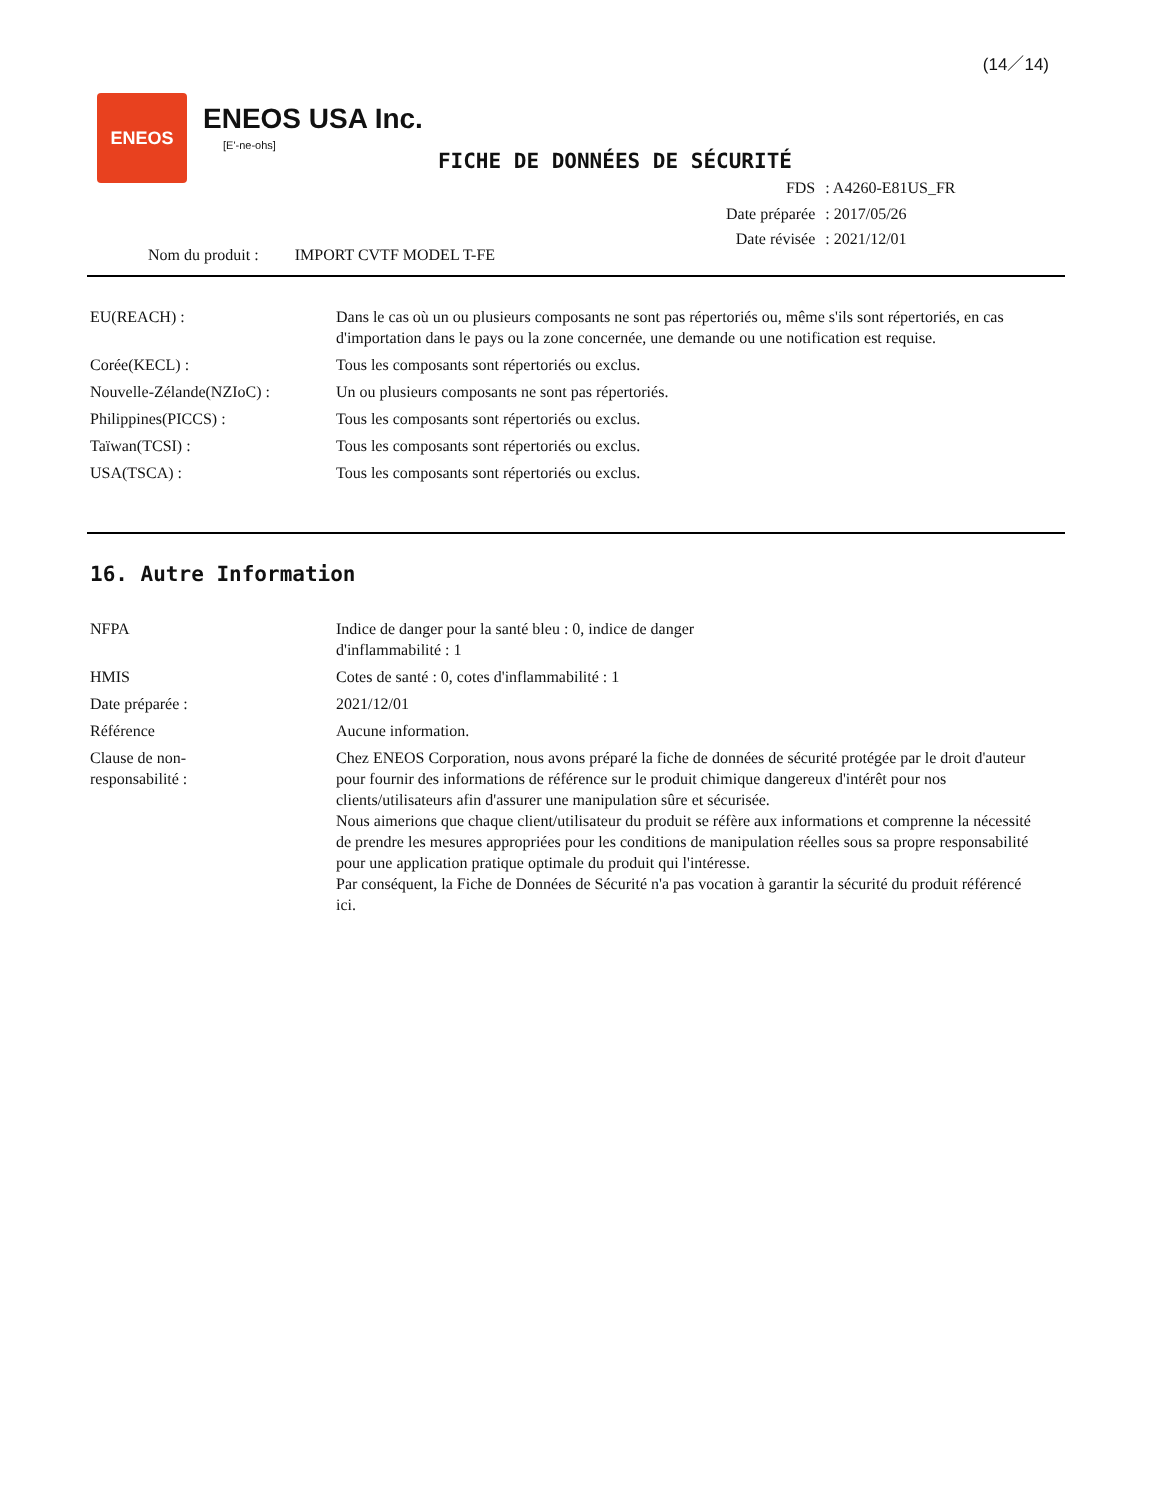(14／14)
ENEOS
ENEOS USA Inc.
[E'-ne-ohs]
FICHE DE DONNÉES DE SÉCURITÉ
| FDS | : A4260-E81US_FR |
| Date préparée | : 2017/05/26 |
| Date révisée | : 2021/12/01 |
Nom du produit : IMPORT CVTF MODEL T-FE
EU(REACH) : Dans le cas où un ou plusieurs composants ne sont pas répertoriés ou, même s'ils sont répertoriés, en cas d'importation dans le pays ou la zone concernée, une demande ou une notification est requise.
Corée(KECL) : Tous les composants sont répertoriés ou exclus.
Nouvelle-Zélande(NZIoC) : Un ou plusieurs composants ne sont pas répertoriés.
Philippines(PICCS) : Tous les composants sont répertoriés ou exclus.
Taïwan(TCSI) : Tous les composants sont répertoriés ou exclus.
USA(TSCA) : Tous les composants sont répertoriés ou exclus.
16. Autre Information
NFPA Indice de danger pour la santé bleu : 0, indice de danger
d'inflammabilité : 1
HMIS Cotes de santé : 0, cotes d'inflammabilité : 1
Date préparée : 2021/12/01
Référence Aucune information.
Clause de non-
responsabilité :
Chez ENEOS Corporation, nous avons préparé la fiche de données de sécurité protégée par le droit d'auteur pour fournir des informations de référence sur le produit chimique dangereux d'intérêt pour nos clients/utilisateurs afin d'assurer une manipulation sûre et sécurisée.
Nous aimerions que chaque client/utilisateur du produit se réfère aux informations et comprenne la nécessité de prendre les mesures appropriées pour les conditions de manipulation réelles sous sa propre responsabilité pour une application pratique optimale du produit qui l'intéresse.
Par conséquent, la Fiche de Données de Sécurité n'a pas vocation à garantir la sécurité du produit référencé ici.